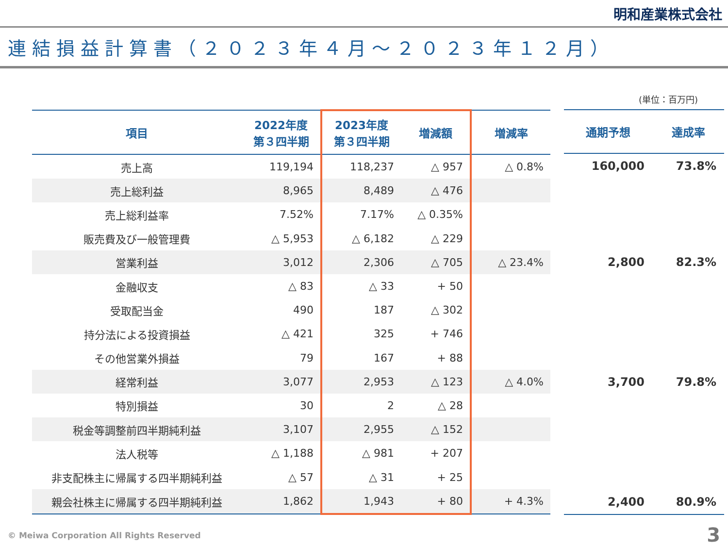明和産業株式会社
連結損益計算書（２０２３年４月～２０２３年１２月）
(単位：百万円)
| 項目 | 2022年度 第３四半期 | 2023年度 第３四半期 | 増減額 | 増減率 |
| --- | --- | --- | --- | --- |
| 売上高 | 119,194 | 118,237 | △ 957 | △ 0.8% |
| 売上総利益 | 8,965 | 8,489 | △ 476 | |
| 売上総利益率 | 7.52% | 7.17% | △ 0.35% | |
| 販売費及び一般管理費 | △ 5,953 | △ 6,182 | △ 229 | |
| 営業利益 | 3,012 | 2,306 | △ 705 | △ 23.4% |
| 金融収支 | △ 83 | △ 33 | + 50 | |
| 受取配当金 | 490 | 187 | △ 302 | |
| 持分法による投資損益 | △ 421 | 325 | + 746 | |
| その他営業外損益 | 79 | 167 | + 88 | |
| 経常利益 | 3,077 | 2,953 | △ 123 | △ 4.0% |
| 特別損益 | 30 | 2 | △ 28 | |
| 税金等調整前四半期純利益 | 3,107 | 2,955 | △ 152 | |
| 法人税等 | △ 1,188 | △ 981 | + 207 | |
| 非支配株主に帰属する四半期純利益 | △ 57 | △ 31 | + 25 | |
| 親会社株主に帰属する四半期純利益 | 1,862 | 1,943 | + 80 | + 4.3% |
| 通期予想 | 達成率 |
| --- | --- |
| 160,000 | 73.8% |
| 2,800 | 82.3% |
| 3,700 | 79.8% |
| 2,400 | 80.9% |
© Meiwa Corporation All Rights Reserved
3